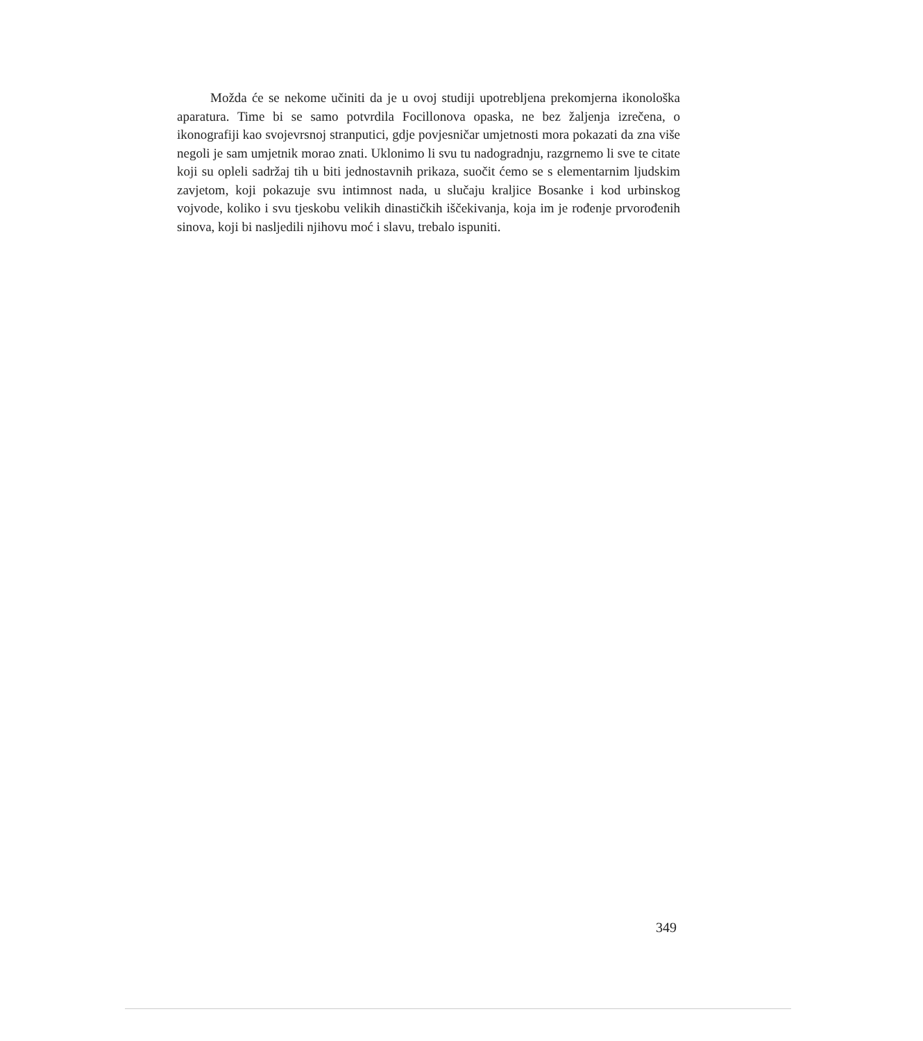Možda će se nekome učiniti da je u ovoj studiji upotrebljena prekomjerna ikonološka aparatura. Time bi se samo potvrdila Focillonova opaska, ne bez žaljenja izrečena, o ikonografiji kao svojevrsnoj stranputici, gdje povjesničar umjetnosti mora pokazati da zna više negoli je sam umjetnik morao znati. Uklonimo li svu tu nadogradnju, razgrnemo li sve te citate koji su opleli sadržaj tih u biti jednostavnih prikaza, suočit ćemo se s elementarnim ljudskim zavjetom, koji pokazuje svu intimnost nada, u slučaju kraljice Bosanke i kod urbinskog vojvode, koliko i svu tjeskobu velikih dinastičkih iščekivanja, koja im je rođenje prvorođenih sinova, koji bi nasljedili njihovu moć i slavu, trebalo ispuniti.
349